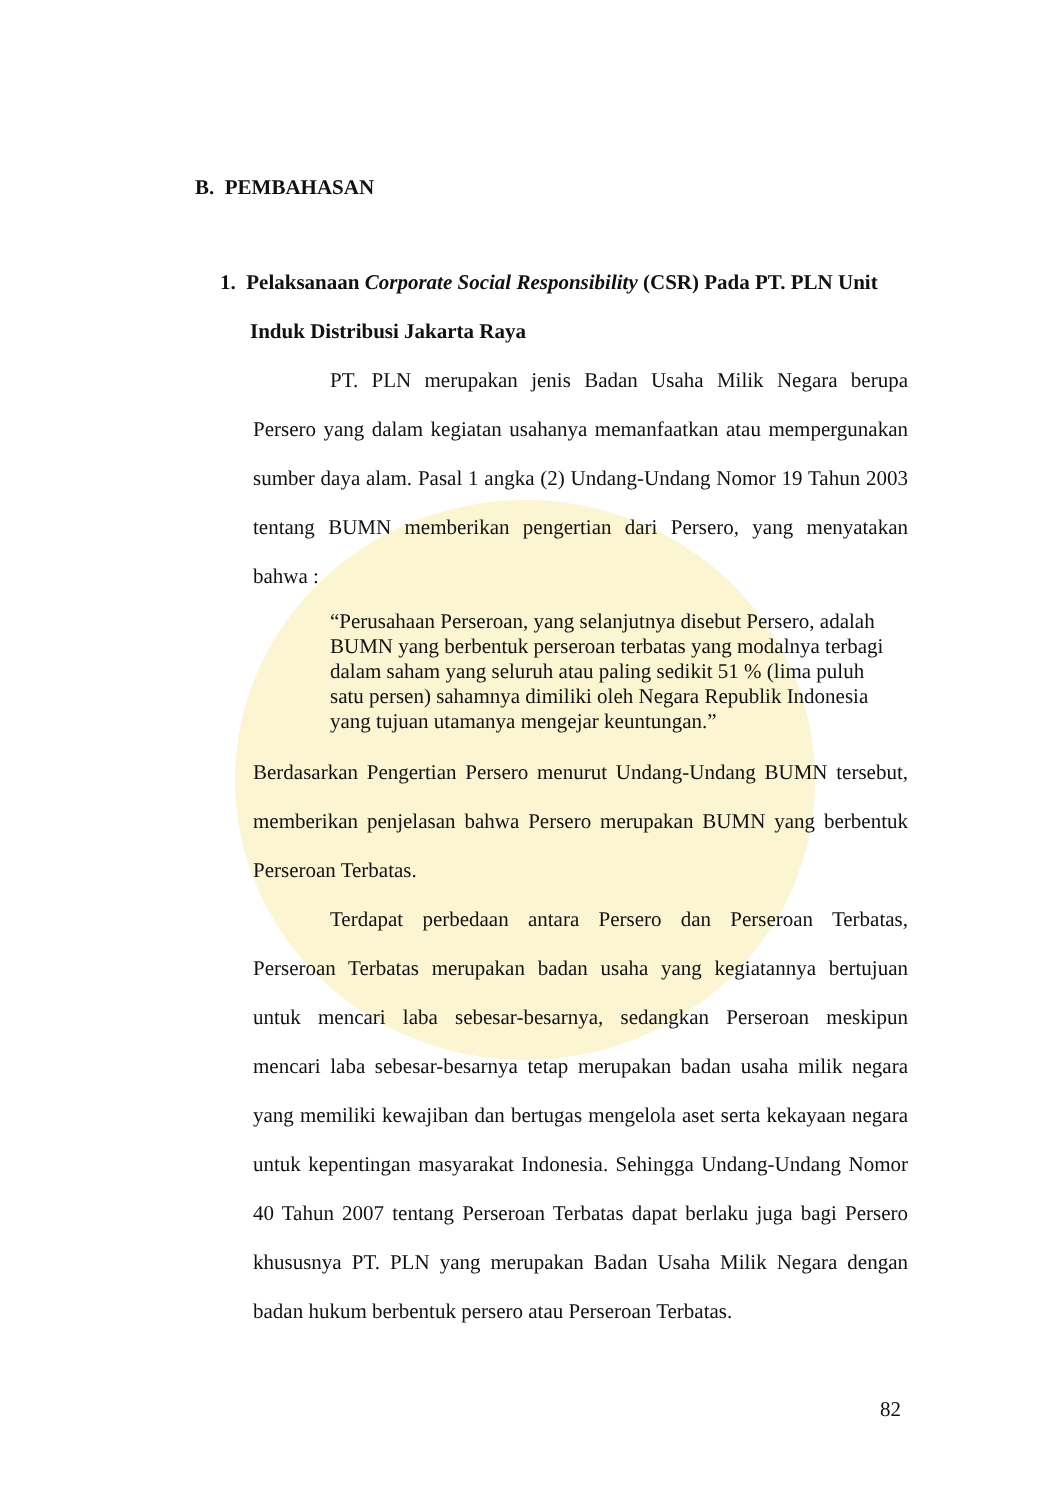B. PEMBAHASAN
1. Pelaksanaan Corporate Social Responsibility (CSR) Pada PT. PLN Unit Induk Distribusi Jakarta Raya
PT. PLN merupakan jenis Badan Usaha Milik Negara berupa Persero yang dalam kegiatan usahanya memanfaatkan atau mempergunakan sumber daya alam. Pasal 1 angka (2) Undang-Undang Nomor 19 Tahun 2003 tentang BUMN memberikan pengertian dari Persero, yang menyatakan bahwa :
“Perusahaan Perseroan, yang selanjutnya disebut Persero, adalah BUMN yang berbentuk perseroan terbatas yang modalnya terbagi dalam saham yang seluruh atau paling sedikit 51 % (lima puluh satu persen) sahamnya dimiliki oleh Negara Republik Indonesia yang tujuan utamanya mengejar keuntungan.”
Berdasarkan Pengertian Persero menurut Undang-Undang BUMN tersebut, memberikan penjelasan bahwa Persero merupakan BUMN yang berbentuk Perseroan Terbatas.
Terdapat perbedaan antara Persero dan Perseroan Terbatas, Perseroan Terbatas merupakan badan usaha yang kegiatannya bertujuan untuk mencari laba sebesar-besarnya, sedangkan Perseroan meskipun mencari laba sebesar-besarnya tetap merupakan badan usaha milik negara yang memiliki kewajiban dan bertugas mengelola aset serta kekayaan negara untuk kepentingan masyarakat Indonesia. Sehingga Undang-Undang Nomor 40 Tahun 2007 tentang Perseroan Terbatas dapat berlaku juga bagi Persero khususnya PT. PLN yang merupakan Badan Usaha Milik Negara dengan badan hukum berbentuk persero atau Perseroan Terbatas.
82